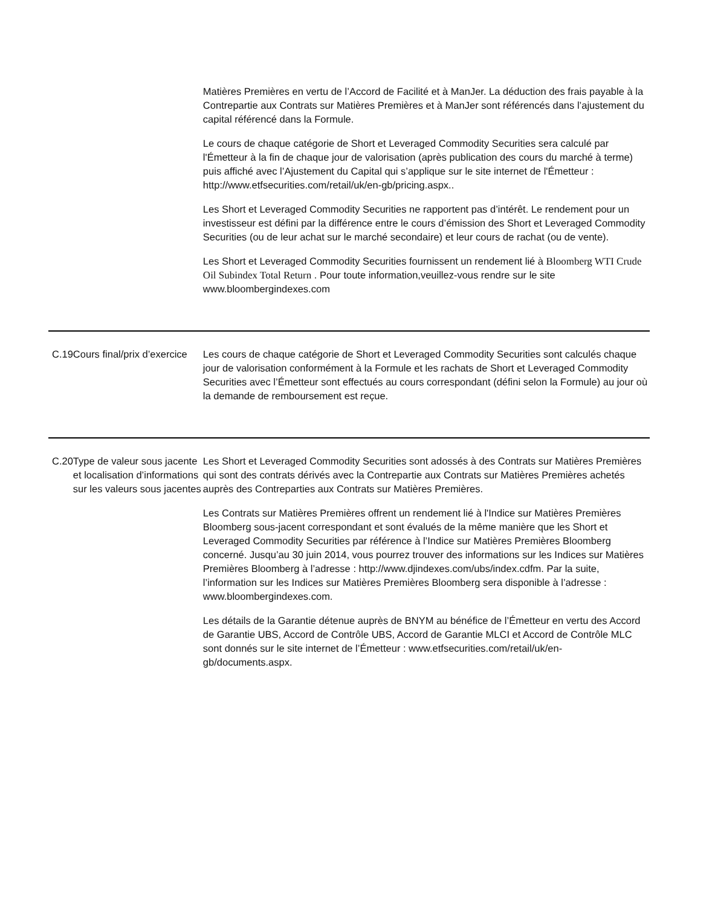| | | Matières Premières en vertu de l’Accord de Facilité et à ManJer. La déduction des frais payable à la Contrepartie aux Contrats sur Matières Premières et à ManJer sont référencés dans l’ajustement du capital référencé dans la Formule. Le cours de chaque catégorie de Short et Leveraged Commodity Securities sera calculé par l'Émetteur à la fin de chaque jour de valorisation (après publication des cours du marché à terme) puis affiché avec l’Ajustement du Capital qui s’applique sur le site internet de l'Émetteur : http://www.etfsecurities.com/retail/uk/en-gb/pricing.aspx.. Les Short et Leveraged Commodity Securities ne rapportent pas d’intérêt. Le rendement pour un investisseur est défini par la différence entre le cours d’émission des Short et Leveraged Commodity Securities (ou de leur achat sur le marché secondaire) et leur cours de rachat (ou de vente). Les Short et Leveraged Commodity Securities fournissent un rendement lié à Bloomberg WTI Crude Oil Subindex Total Return . Pour toute information,veuillez-vous rendre sur le site www.bloombergindexes.com |
| C.19 | Cours final/prix d’exercice | Les cours de chaque catégorie de Short et Leveraged Commodity Securities sont calculés chaque jour de valorisation conformément à la Formule et les rachats de Short et Leveraged Commodity Securities avec l’Émetteur sont effectués au cours correspondant (défini selon la Formule) au jour où la demande de remboursement est reçue. |
| C.20 | Type de valeur sous jacente et localisation d’informations sur les valeurs sous jacentes | Les Short et Leveraged Commodity Securities sont adossés à des Contrats sur Matières Premières qui sont des contrats dérivés avec la Contrepartie aux Contrats sur Matières Premières achetés auprès des Contreparties aux Contrats sur Matières Premières. Les Contrats sur Matières Premières offrent un rendement lié à l'Indice sur Matières Premières Bloomberg sous-jacent correspondant et sont évalués de la même manière que les Short et Leveraged Commodity Securities par référence à l’Indice sur Matières Premières Bloomberg concerné. Jusqu’au 30 juin 2014, vous pourrez trouver des informations sur les Indices sur Matières Premières Bloomberg à l’adresse : http://www.djindexes.com/ubs/index.cdfm. Par la suite, l’information sur les Indices sur Matières Premières Bloomberg sera disponible à l’adresse : www.bloombergindexes.com. Les détails de la Garantie détenue auprès de BNYM au bénéfice de l’Émetteur en vertu des Accord de Garantie UBS, Accord de Contrôle UBS, Accord de Garantie MLCI et Accord de Contrôle MLC sont donnés sur le site internet de l’Émetteur : www.etfsecurities.com/retail/uk/en-gb/documents.aspx. |